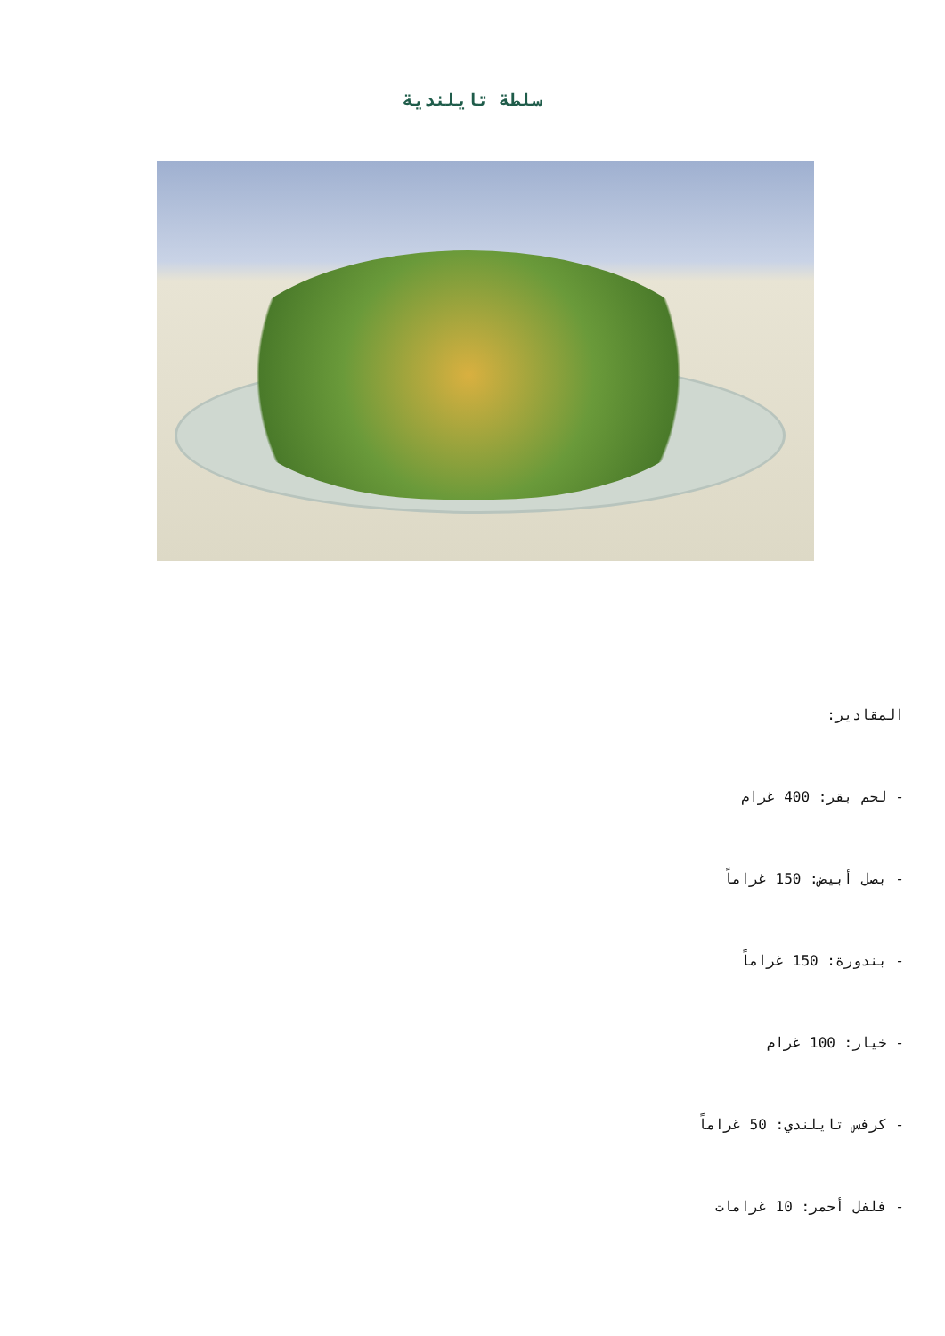سلطة تايلندية
المقادير:
- لحم بقر: 400 غرام
- بصل أبيض: 150 غراماً
- بندورة: 150 غراماً
- خيار: 100 غرام
- كرفس تايلندي: 50 غراماً
- فلفل أحمر: 10 غرامات